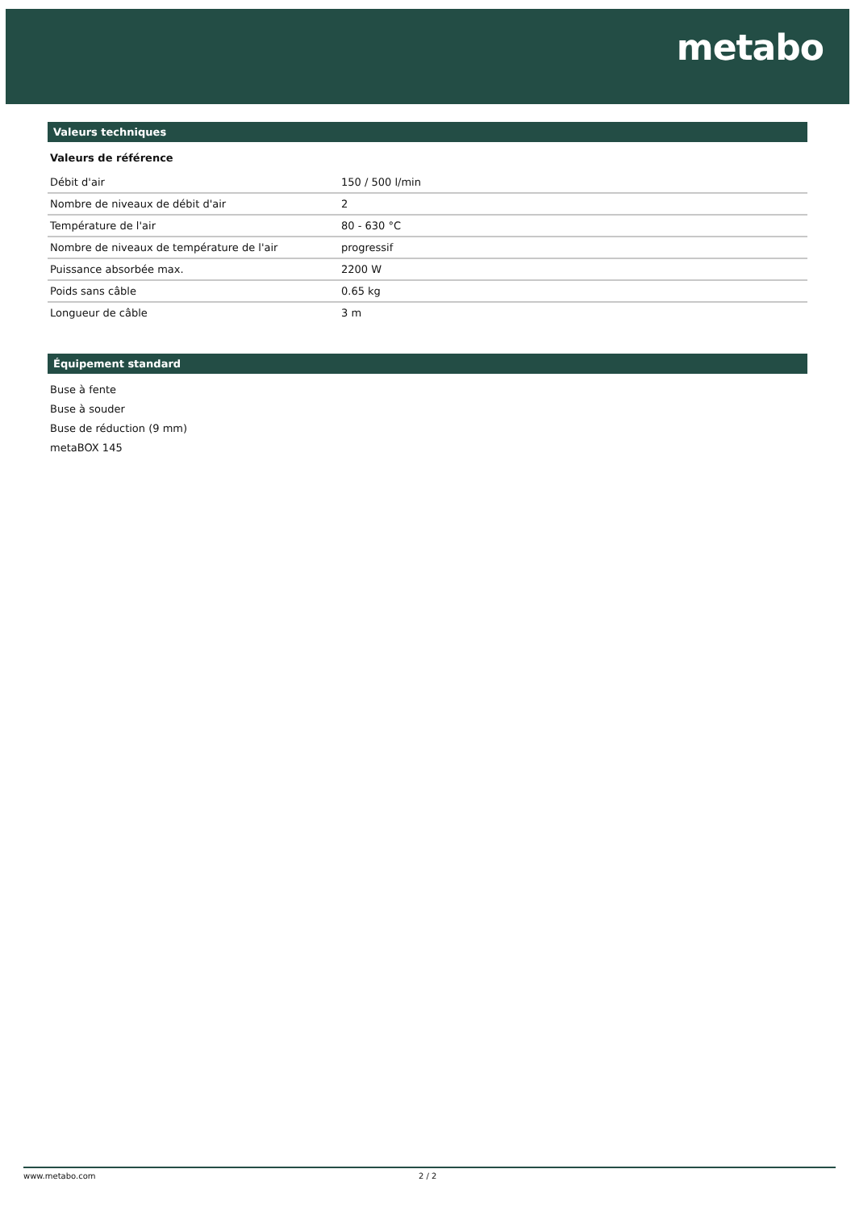metabo
Valeurs techniques
Valeurs de référence
| Débit d'air | 150 / 500 l/min |
| Nombre de niveaux de débit d'air | 2 |
| Température de l'air | 80 - 630 °C |
| Nombre de niveaux de température de l'air | progressif |
| Puissance absorbée max. | 2200 W |
| Poids sans câble | 0.65 kg |
| Longueur de câble | 3 m |
Équipement standard
Buse à fente
Buse à souder
Buse de réduction (9 mm)
metaBOX 145
www.metabo.com 2 / 2